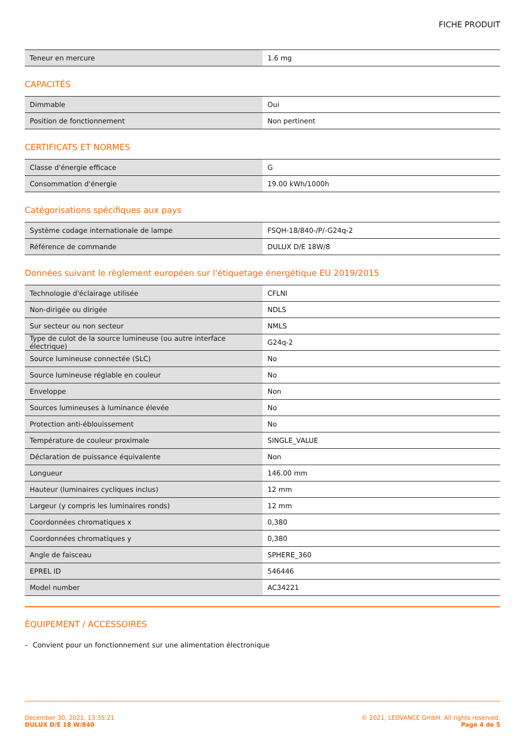FICHE PRODUIT
| Teneur en mercure | 1.6 mg |
CAPACITÉS
| Dimmable | Oui |
| Position de fonctionnement | Non pertinent |
CERTIFICATS ET NORMES
| Classe d'énergie efficace | G |
| Consommation d'énergie | 19.00 kWh/1000h |
Catégorisations spécifiques aux pays
| Système codage internationale de lampe | FSQH-18/840-/P/-G24q-2 |
| Référence de commande | DULUX D/E 18W/8 |
Données suivant le règlement européen sur l'étiquetage énergétique EU 2019/2015
| Technologie d'éclairage utilisée | CFLNI |
| Non-dirigée ou dirigée | NDLS |
| Sur secteur ou non secteur | NMLS |
| Type de culot de la source lumineuse (ou autre interface électrique) | G24q-2 |
| Source lumineuse connectée (SLC) | No |
| Source lumineuse réglable en couleur | No |
| Enveloppe | Non |
| Sources lumineuses à luminance élevée | No |
| Protection anti-éblouissement | No |
| Température de couleur proximale | SINGLE_VALUE |
| Déclaration de puissance équivalente | Non |
| Longueur | 146.00 mm |
| Hauteur (luminaires cycliques inclus) | 12 mm |
| Largeur (y compris les luminaires ronds) | 12 mm |
| Coordonnées chromatiques x | 0,380 |
| Coordonnées chromatiques y | 0,380 |
| Angle de faisceau | SPHERE_360 |
| EPREL ID | 546446 |
| Model number | AC34221 |
ÉQUIPEMENT / ACCESSOIRES
– Convient pour un fonctionnement sur une alimentation électronique
December 30, 2021, 13:35:21
DULUX D/E 18 W/840
© 2021, LEDVANCE GmbH. All rights reserved.
Page 4 de 5